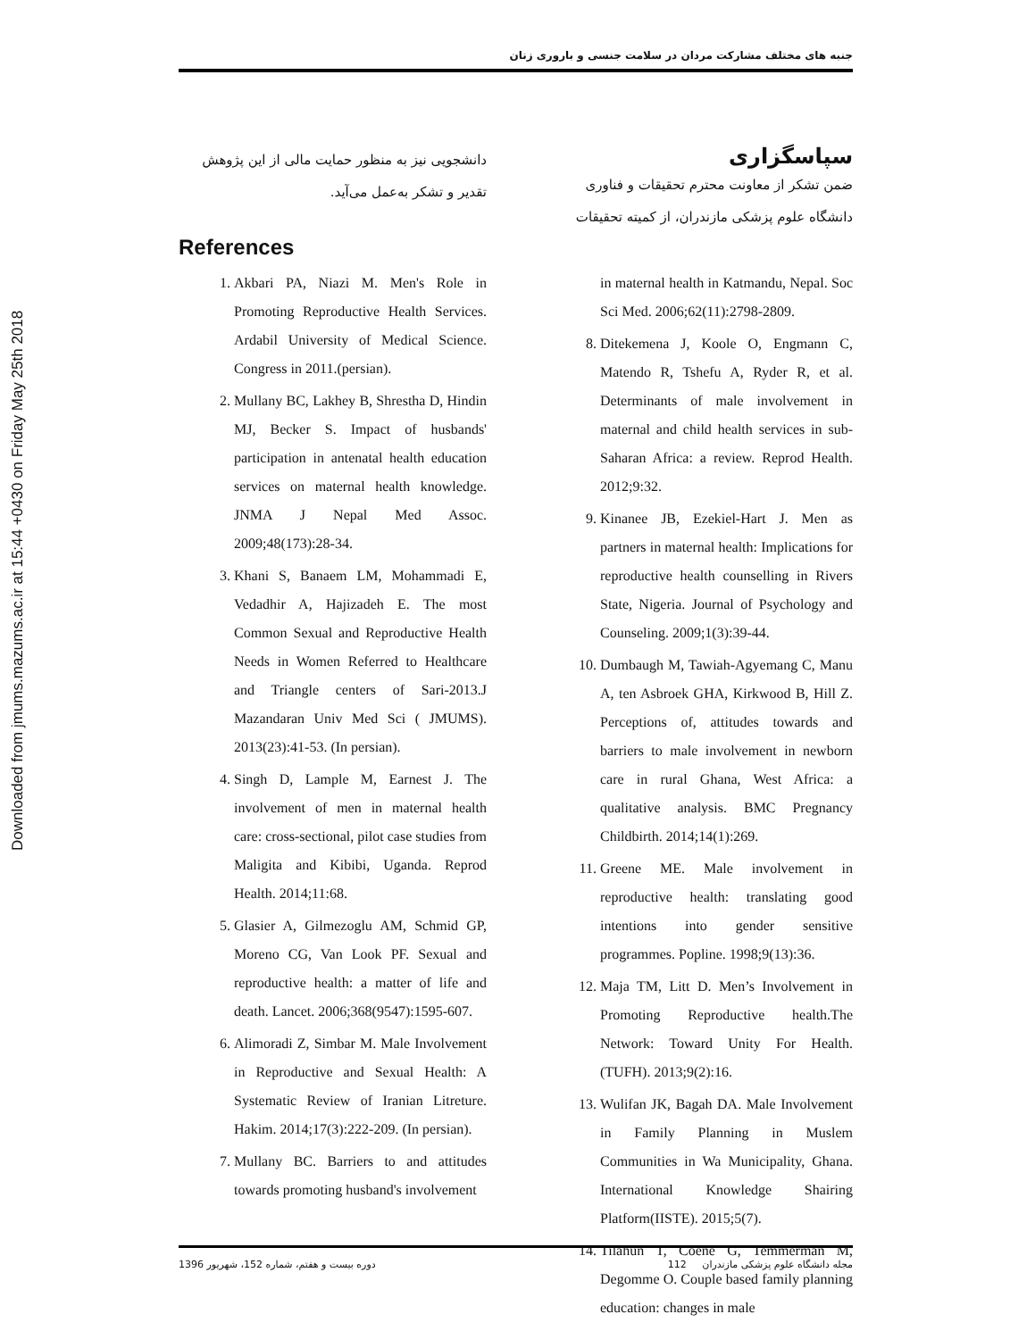Downloaded from jmums.mazums.ac.ir at 15:44 +0430 on Friday May 25th 2018
جنبه های مختلف مشارکت مردان در سلامت جنسی و باروری زنان
سپاسگزاری
ضمن تشکر از معاونت محترم تحقیقات و فناوری دانشگاه علوم پزشکی مازندران، از کمیته تحقیقات
in maternal health in Katmandu, Nepal. Soc Sci Med. 2006;62(11):2798-2809.
8. Ditekemena J, Koole O, Engmann C, Matendo R, Tshefu A, Ryder R, et al. Determinants of male involvement in maternal and child health services in sub-Saharan Africa: a review. Reprod Health. 2012;9:32.
9. Kinanee JB, Ezekiel-Hart J. Men as partners in maternal health: Implications for reproductive health counselling in Rivers State, Nigeria. Journal of Psychology and Counseling. 2009;1(3):39-44.
10. Dumbaugh M, Tawiah-Agyemang C, Manu A, ten Asbroek GHA, Kirkwood B, Hill Z. Perceptions of, attitudes towards and barriers to male involvement in newborn care in rural Ghana, West Africa: a qualitative analysis. BMC Pregnancy Childbirth. 2014;14(1):269.
11. Greene ME. Male involvement in reproductive health: translating good intentions into gender sensitive programmes. Popline. 1998;9(13):36.
12. Maja TM, Litt D. Men’s Involvement in Promoting Reproductive health.The Network: Toward Unity For Health. (TUFH). 2013;9(2):16.
13. Wulifan JK, Bagah DA. Male Involvement in Family Planning in Muslem Communities in Wa Municipality, Ghana. International Knowledge Shairing Platform(IISTE). 2015;5(7).
14. Tilahun T, Coene G, Temmerman M, Degomme O. Couple based family planning education: changes in male
دانشجویی نیز به منظور حمایت مالی از این پژوهش تقدیر و تشکر به‌عمل می‌آید.
References
1. Akbari PA, Niazi M. Men's Role in Promoting Reproductive Health Services. Ardabil University of Medical Science. Congress in 2011.(persian).
2. Mullany BC, Lakhey B, Shrestha D, Hindin MJ, Becker S. Impact of husbands' participation in antenatal health education services on maternal health knowledge. JNMA J Nepal Med Assoc. 2009;48(173):28-34.
3. Khani S, Banaem LM, Mohammadi E, Vedadhir A, Hajizadeh E. The most Common Sexual and Reproductive Health Needs in Women Referred to Healthcare and Triangle centers of Sari-2013.J Mazandaran Univ Med Sci ( JMUMS). 2013(23):41-53. (In persian).
4. Singh D, Lample M, Earnest J. The involvement of men in maternal health care: cross-sectional, pilot case studies from Maligita and Kibibi, Uganda. Reprod Health. 2014;11:68.
5. Glasier A, Gilmezoglu AM, Schmid GP, Moreno CG, Van Look PF. Sexual and reproductive health: a matter of life and death. Lancet. 2006;368(9547):1595-607.
6. Alimoradi Z, Simbar M. Male Involvement in Reproductive and Sexual Health: A Systematic Review of Iranian Litreture. Hakim. 2014;17(3):222-209. (In persian).
7. Mullany BC. Barriers to and attitudes towards promoting husband's involvement
دوره بیست و هفتم، شماره 152، شهریور 1396 مجله دانشگاه علوم پزشکی مازندران 112